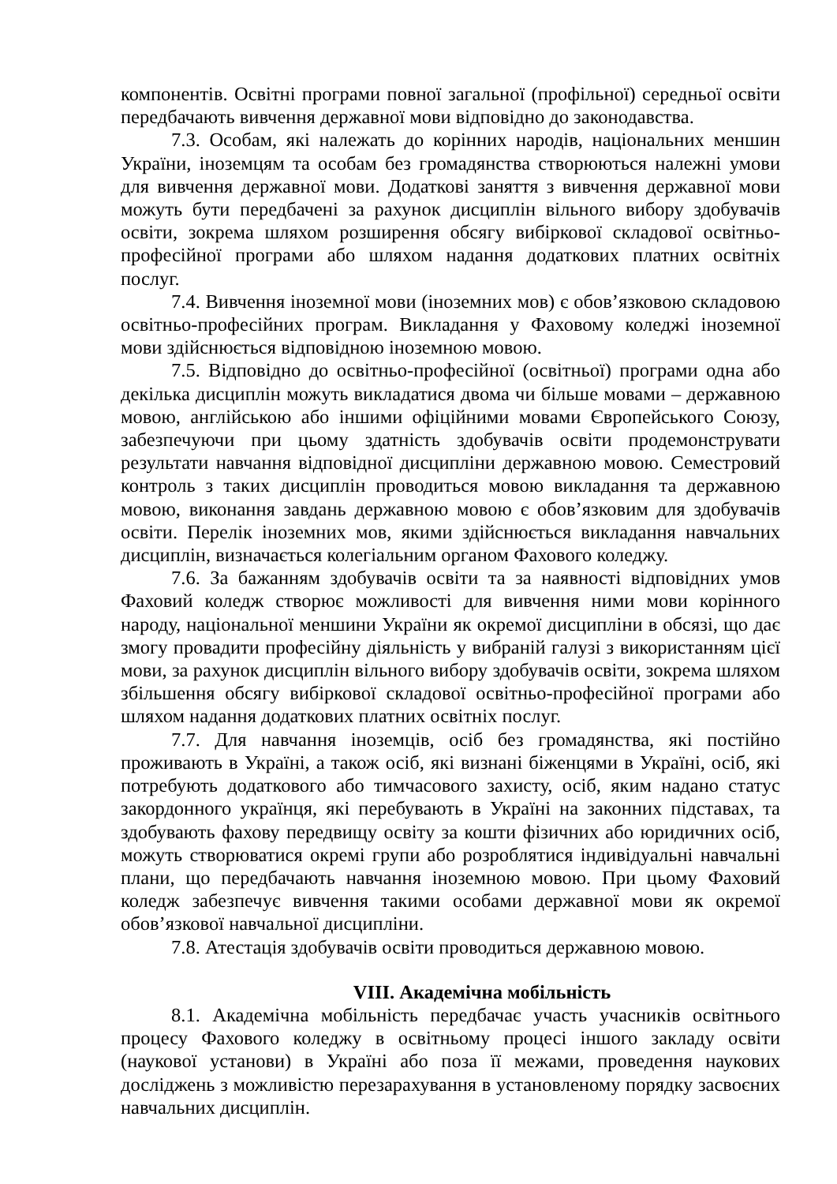компонентів. Освітні програми повної загальної (профільної) середньої освіти передбачають вивчення державної мови відповідно до законодавства.
7.3. Особам, які належать до корінних народів, національних меншин України, іноземцям та особам без громадянства створюються належні умови для вивчення державної мови. Додаткові заняття з вивчення державної мови можуть бути передбачені за рахунок дисциплін вільного вибору здобувачів освіти, зокрема шляхом розширення обсягу вибіркової складової освітньо-професійної програми або шляхом надання додаткових платних освітніх послуг.
7.4. Вивчення іноземної мови (іноземних мов) є обов’язковою складовою освітньо-професійних програм. Викладання у Фаховому коледжі іноземної мови здійснюється відповідною іноземною мовою.
7.5. Відповідно до освітньо-професійної (освітньої) програми одна або декілька дисциплін можуть викладатися двома чи більше мовами – державною мовою, англійською або іншими офіційними мовами Європейського Союзу, забезпечуючи при цьому здатність здобувачів освіти продемонструвати результати навчання відповідної дисципліни державною мовою. Семестровий контроль з таких дисциплін проводиться мовою викладання та державною мовою, виконання завдань державною мовою є обов’язковим для здобувачів освіти. Перелік іноземних мов, якими здійснюється викладання навчальних дисциплін, визначається колегіальним органом Фахового коледжу.
7.6. За бажанням здобувачів освіти та за наявності відповідних умов Фаховий коледж створює можливості для вивчення ними мови корінного народу, національної меншини України як окремої дисципліни в обсязі, що дає змогу провадити професійну діяльність у вибраній галузі з використанням цієї мови, за рахунок дисциплін вільного вибору здобувачів освіти, зокрема шляхом збільшення обсягу вибіркової складової освітньо-професійної програми або шляхом надання додаткових платних освітніх послуг.
7.7. Для навчання іноземців, осіб без громадянства, які постійно проживають в Україні, а також осіб, які визнані біженцями в Україні, осіб, які потребують додаткового або тимчасового захисту, осіб, яким надано статус закордонного українця, які перебувають в Україні на законних підставах, та здобувають фахову передвищу освіту за кошти фізичних або юридичних осіб, можуть створюватися окремі групи або розроблятися індивідуальні навчальні плани, що передбачають навчання іноземною мовою. При цьому Фаховий коледж забезпечує вивчення такими особами державної мови як окремої обов’язкової навчальної дисципліни.
7.8. Атестація здобувачів освіти проводиться державною мовою.
VIII. Академічна мобільність
8.1. Академічна мобільність передбачає участь учасників освітнього процесу Фахового коледжу в освітньому процесі іншого закладу освіти (наукової установи) в Україні або поза її межами, проведення наукових досліджень з можливістю перезарахування в установленому порядку засвоєних навчальних дисциплін.